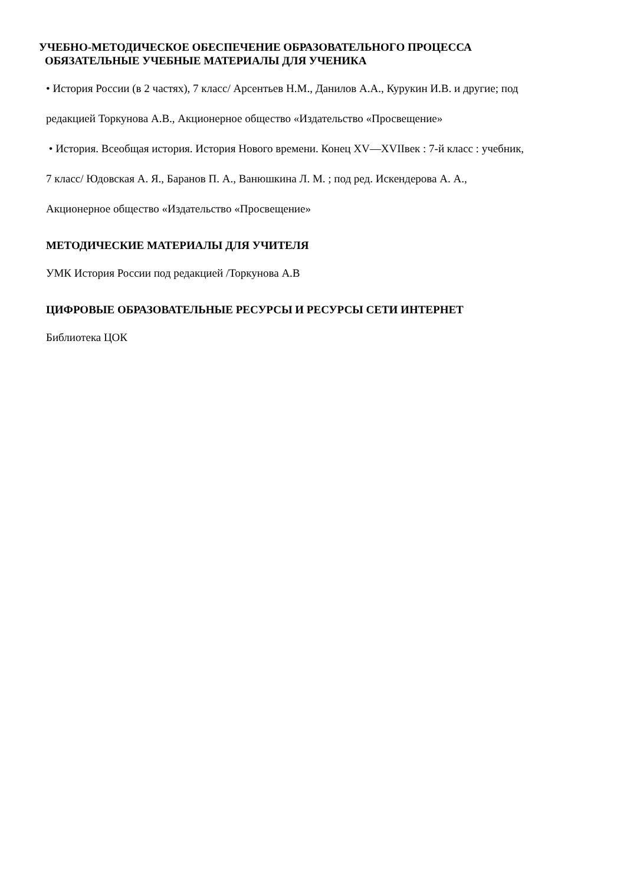УЧЕБНО-МЕТОДИЧЕСКОЕ ОБЕСПЕЧЕНИЕ ОБРАЗОВАТЕЛЬНОГО ПРОЦЕССА
ОБЯЗАТЕЛЬНЫЕ УЧЕБНЫЕ МАТЕРИАЛЫ ДЛЯ УЧЕНИКА
• История России (в 2 частях), 7 класс/ Арсентьев Н.М., Данилов А.А., Курукин И.В. и другие; под
редакцией Торкунова А.В., Акционерное общество «Издательство «Просвещение»
• История. Всеобщая история. История Нового времени. Конец XV—XVIIвек : 7-й класс : учебник,
7 класс/ Юдовская А. Я., Баранов П. А., Ванюшкина Л. М. ; под ред. Искендерова А. А.,
Акционерное общество «Издательство «Просвещение»
МЕТОДИЧЕСКИЕ МАТЕРИАЛЫ ДЛЯ УЧИТЕЛЯ
УМК История России под редакцией /Торкунова А.В
ЦИФРОВЫЕ ОБРАЗОВАТЕЛЬНЫЕ РЕСУРСЫ И РЕСУРСЫ СЕТИ ИНТЕРНЕТ
Библиотека ЦОК